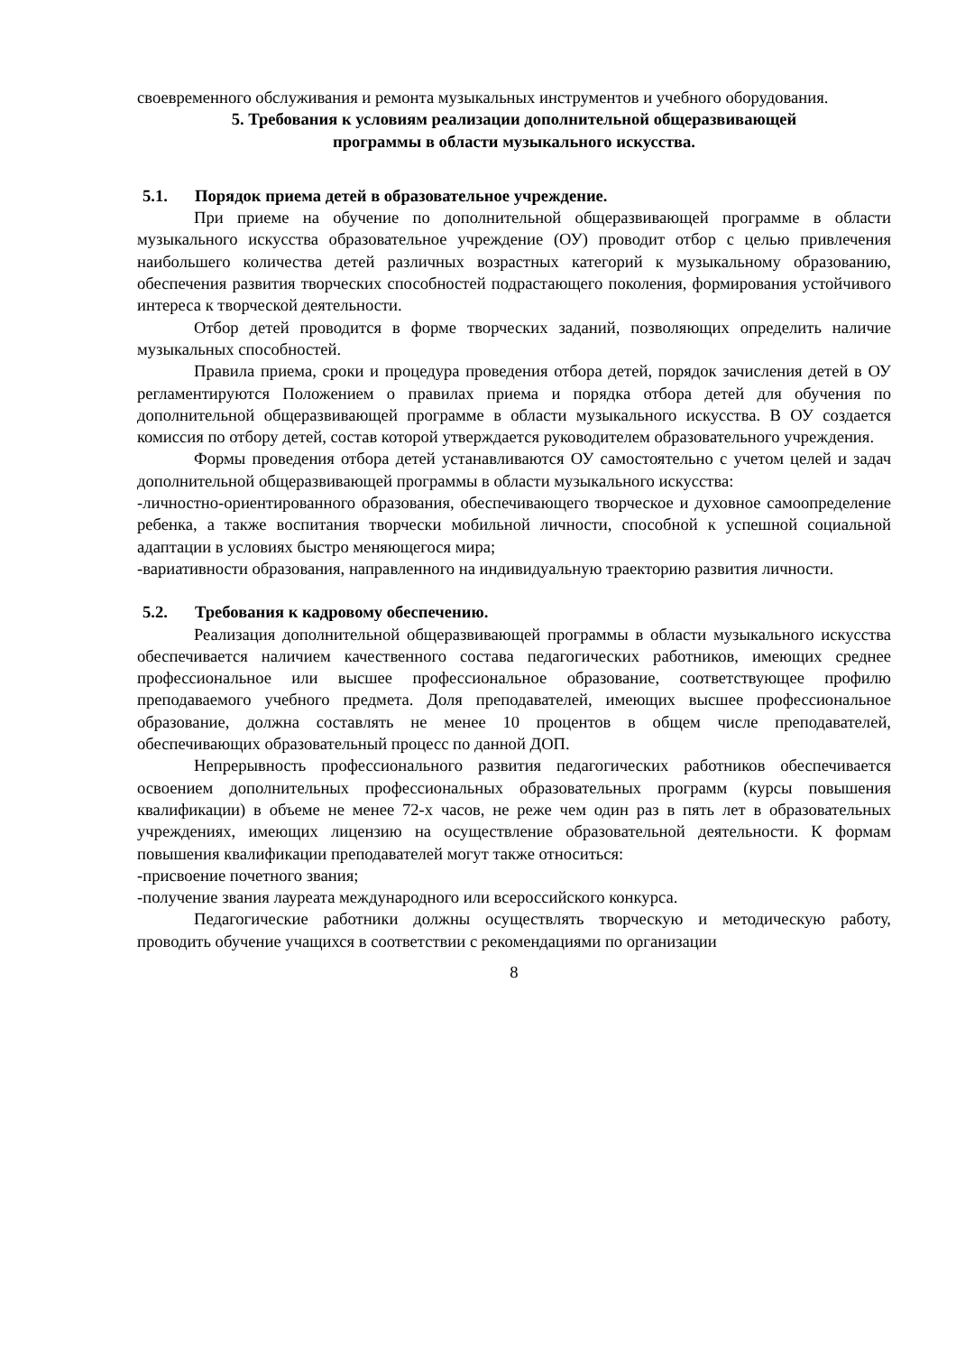своевременного обслуживания и ремонта музыкальных инструментов и учебного оборудования.
5. Требования к условиям реализации дополнительной общеразвивающей
программы в области музыкального искусства.
5.1. Порядок приема детей в образовательное учреждение.
При приеме на обучение по дополнительной общеразвивающей программе в области музыкального искусства образовательное учреждение (ОУ) проводит отбор с целью привлечения наибольшего количества детей различных возрастных категорий к музыкальному образованию, обеспечения развития творческих способностей подрастающего поколения, формирования устойчивого интереса к творческой деятельности.
Отбор детей проводится в форме творческих заданий, позволяющих определить наличие музыкальных способностей.
Правила приема, сроки и процедура проведения отбора детей, порядок зачисления детей в ОУ регламентируются Положением о правилах приема и порядка отбора детей для обучения по дополнительной общеразвивающей программе в области музыкального искусства. В ОУ создается комиссия по отбору детей, состав которой утверждается руководителем образовательного учреждения.
Формы проведения отбора детей устанавливаются ОУ самостоятельно с учетом целей и задач дополнительной общеразвивающей программы в области музыкального искусства:
-личностно-ориентированного образования, обеспечивающего творческое и духовное самоопределение ребенка, а также воспитания творчески мобильной личности, способной к успешной социальной адаптации в условиях быстро меняющегося мира;
-вариативности образования, направленного на индивидуальную траекторию развития личности.
5.2. Требования к кадровому обеспечению.
Реализация дополнительной общеразвивающей программы в области музыкального искусства обеспечивается наличием качественного состава педагогических работников, имеющих среднее профессиональное или высшее профессиональное образование, соответствующее профилю преподаваемого учебного предмета. Доля преподавателей, имеющих высшее профессиональное образование, должна составлять не менее 10 процентов в общем числе преподавателей, обеспечивающих образовательный процесс по данной ДОП.
Непрерывность профессионального развития педагогических работников обеспечивается освоением дополнительных профессиональных образовательных программ (курсы повышения квалификации) в объеме не менее 72-х часов, не реже чем один раз в пять лет в образовательных учреждениях, имеющих лицензию на осуществление образовательной деятельности. К формам повышения квалификации преподавателей могут также относиться:
-присвоение почетного звания;
-получение звания лауреата международного или всероссийского конкурса.
Педагогические работники должны осуществлять творческую и методическую работу, проводить обучение учащихся в соответствии с рекомендациями по организации
8